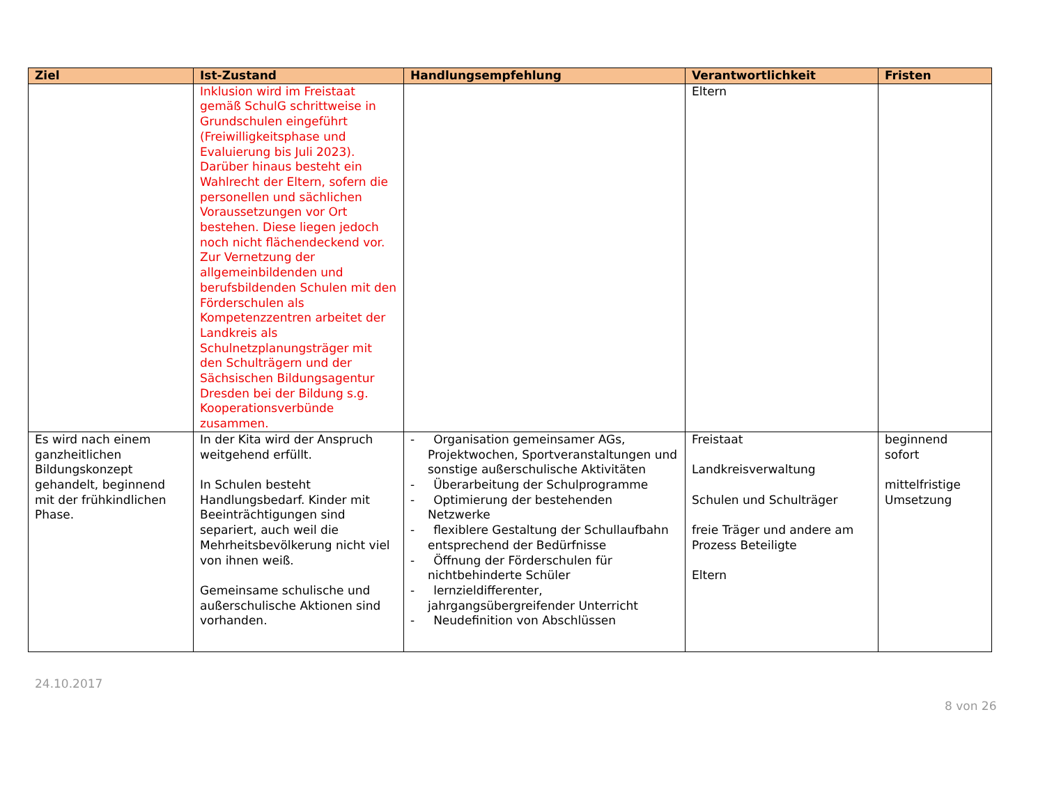| Ziel | Ist-Zustand | Handlungsempfehlung | Verantwortlichkeit | Fristen |
| --- | --- | --- | --- | --- |
| | Inklusion wird im Freistaat gemäß SchulG schrittweise in Grundschulen eingeführt (Freiwilligkeitsphase und Evaluierung bis Juli 2023). Darüber hinaus besteht ein Wahlrecht der Eltern, sofern die personellen und sächlichen Voraussetzungen vor Ort bestehen. Diese liegen jedoch noch nicht flächendeckend vor. Zur Vernetzung der allgemeinbildenden und berufsbildenden Schulen mit den Förderschulen als Kompetenzzentren arbeitet der Landkreis als Schulnetzplanungsträger mit den Schulträgern und der Sächsischen Bildungsagentur Dresden bei der Bildung s.g. Kooperationsverbünde zusammen. | | Eltern | |
| Es wird nach einem ganzheitlichen Bildungskonzept gehandelt, beginnend mit der frühkindlichen Phase. | In der Kita wird der Anspruch weitgehend erfüllt. In Schulen besteht Handlungsbedarf. Kinder mit Beeinträchtigungen sind separiert, auch weil die Mehrheitsbevölkerung nicht viel von ihnen weiß. Gemeinsame schulische und außerschulische Aktionen sind vorhanden. | - Organisation gemeinsamer AGs, Projektwochen, Sportveranstaltungen und sonstige außerschulische Aktivitäten - Überarbeitung der Schulprogramme - Optimierung der bestehenden Netzwerke - flexiblere Gestaltung der Schullaufbahn entsprechend der Bedürfnisse - Öffnung der Förderschulen für nichtbehinderte Schüler - lernzieldifferenter, jahrgangsübergreifender Unterricht - Neudefinition von Abschlüssen | Freistaat Landkreisverwaltung Schulen und Schulträger freie Träger und andere am Prozess Beteiligte Eltern | beginnend sofort mittelfristige Umsetzung |
24.10.2017
8 von 26